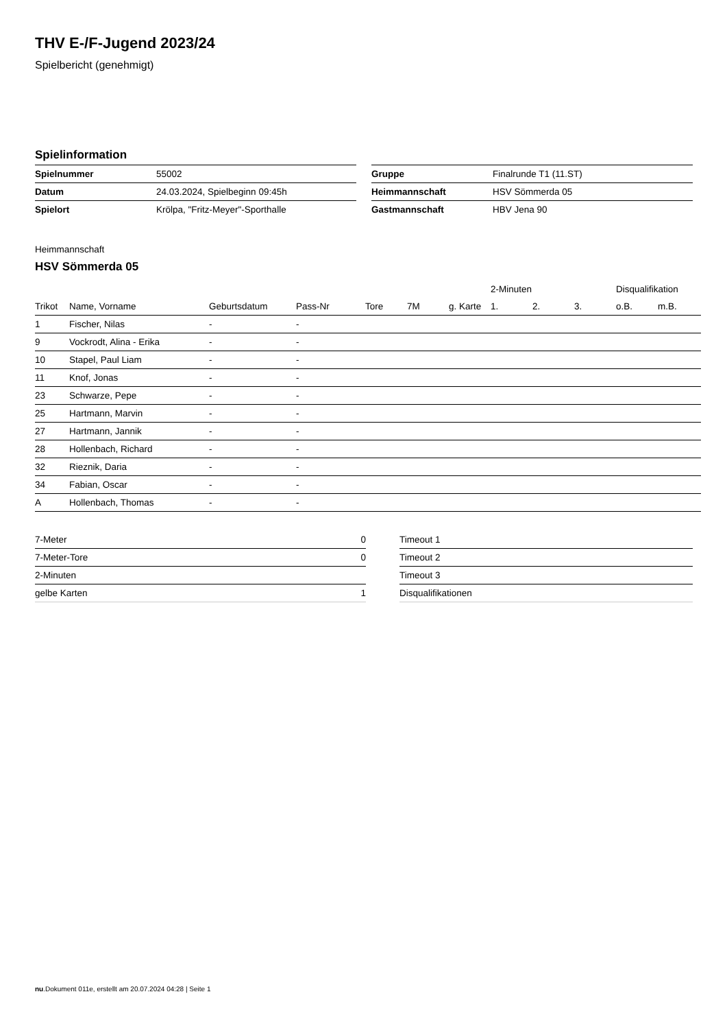THV E-/F-Jugend 2023/24
Spielbericht (genehmigt)
Spielinformation
| Spielnummer | 55002 |
| Datum | 24.03.2024, Spielbeginn 09:45h |
| Spielort | Krölpa, "Fritz-Meyer"-Sporthalle |
| Gruppe | Finalrunde T1 (11.ST) |
| Heimmannschaft | HSV Sömmerda 05 |
| Gastmannschaft | HBV Jena 90 |
Heimmannschaft
HSV Sömmerda 05
| | | | | | | | 2-Minuten | | | Disqualifikation | |
| --- | --- | --- | --- | --- | --- | --- | --- | --- | --- | --- | --- |
| Trikot | Name, Vorname | Geburtsdatum | Pass-Nr | Tore | 7M | g. Karte | 1. | 2. | 3. | o.B. | m.B. |
| 1 | Fischer, Nilas | - | - | | | | | | | | |
| 9 | Vockrodt, Alina - Erika | - | - | | | | | | | | |
| 10 | Stapel, Paul Liam | - | - | | | | | | | | |
| 11 | Knof, Jonas | - | - | | | | | | | | |
| 23 | Schwarze, Pepe | - | - | | | | | | | | |
| 25 | Hartmann, Marvin | - | - | | | | | | | | |
| 27 | Hartmann, Jannik | - | - | | | | | | | | |
| 28 | Hollenbach, Richard | - | - | | | | | | | | |
| 32 | Rieznik, Daria | - | - | | | | | | | | |
| 34 | Fabian, Oscar | - | - | | | | | | | | |
| A | Hollenbach, Thomas | - | - | | | | | | | | |
| 7-Meter | 0 |
| 7-Meter-Tore | 0 |
| 2-Minuten | |
| gelbe Karten | 1 |
| Timeout 1 |
| Timeout 2 |
| Timeout 3 |
| Disqualifikationen |
nu.Dokument 011e, erstellt am 20.07.2024 04:28 | Seite 1